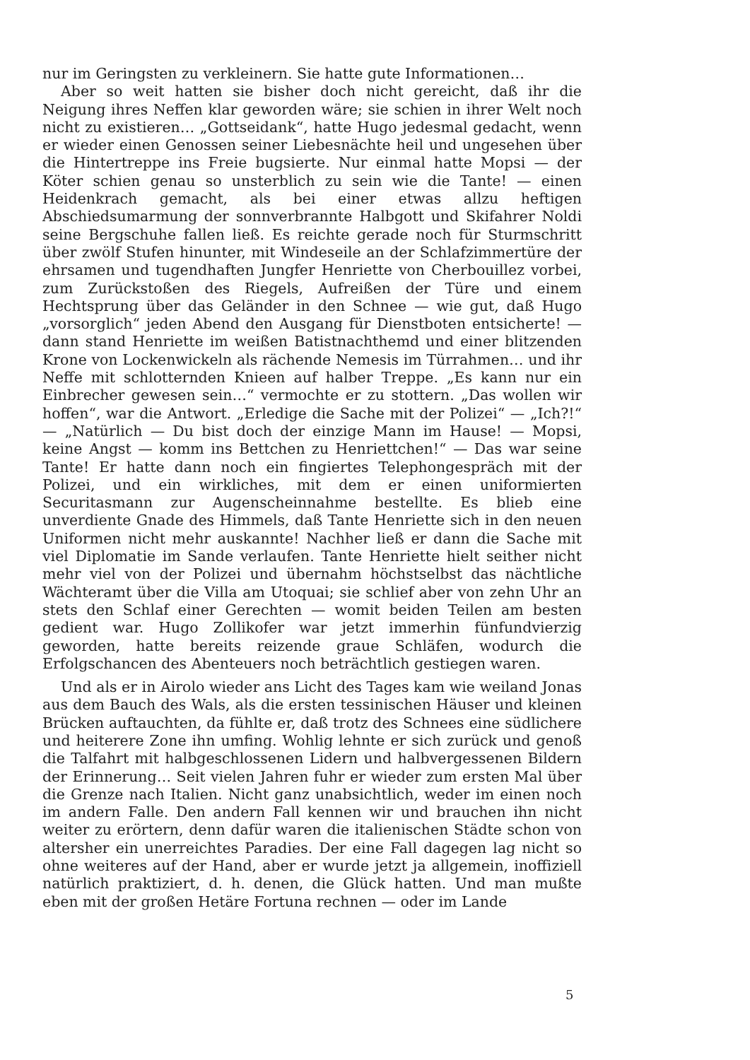nur im Geringsten zu verkleinern. Sie hatte gute Informationen…
Aber so weit hatten sie bisher doch nicht gereicht, daß ihr die Neigung ihres Neffen klar geworden wäre; sie schien in ihrer Welt noch nicht zu existieren… „Gottseidank“, hatte Hugo jedesmal gedacht, wenn er wieder einen Genossen seiner Liebesnächte heil und ungesehen über die Hintertreppe ins Freie bugsierte. Nur einmal hatte Mopsi — der Köter schien genau so unsterblich zu sein wie die Tante! — einen Heidenkrach gemacht, als bei einer etwas allzu heftigen Abschiedsumarmung der sonnverbrannte Halbgott und Skifahrer Noldi seine Bergschuhe fallen ließ. Es reichte gerade noch für Sturmschritt über zwölf Stufen hinunter, mit Windeseile an der Schlafzimmertüre der ehrsamen und tugendhaften Jungfer Henriette von Cherbouillez vorbei, zum Zurückstoßen des Riegels, Aufreißen der Türe und einem Hechtsprung über das Geländer in den Schnee — wie gut, daß Hugo „vorsorglich“ jeden Abend den Ausgang für Dienstboten entsicherte! — dann stand Henriette im weißen Batistnachthemd und einer blitzenden Krone von Lockenwickeln als rächende Nemesis im Türrahmen… und ihr Neffe mit schlotternden Knieen auf halber Treppe. „Es kann nur ein Einbrecher gewesen sein…“ vermochte er zu stottern. „Das wollen wir hoffen“, war die Antwort. „Erledige die Sache mit der Polizei“ — „Ich?!“ — „Natürlich — Du bist doch der einzige Mann im Hause! — Mopsi, keine Angst — komm ins Bettchen zu Henriettchen!“ — Das war seine Tante! Er hatte dann noch ein fingiertes Telephongespräch mit der Polizei, und ein wirkliches, mit dem er einen uniformierten Securitasmann zur Augenscheinnahme bestellte. Es blieb eine unverdiente Gnade des Himmels, daß Tante Henriette sich in den neuen Uniformen nicht mehr auskannte! Nachher ließ er dann die Sache mit viel Diplomatie im Sande verlaufen. Tante Henriette hielt seither nicht mehr viel von der Polizei und übernahm höchstselbst das nächtliche Wächteramt über die Villa am Utoquai; sie schlief aber von zehn Uhr an stets den Schlaf einer Gerechten — womit beiden Teilen am besten gedient war. Hugo Zollikofer war jetzt immerhin fünfundvierzig geworden, hatte bereits reizende graue Schläfen, wodurch die Erfolgschancen des Abenteuers noch beträchtlich gestiegen waren.
Und als er in Airolo wieder ans Licht des Tages kam wie weiland Jonas aus dem Bauch des Wals, als die ersten tessinischen Häuser und kleinen Brücken auftauchten, da fühlte er, daß trotz des Schnees eine südlichere und heiterere Zone ihn umfing. Wohlig lehnte er sich zurück und genoß die Talfahrt mit halbgeschlossenen Lidern und halbvergessenen Bildern der Erinnerung… Seit vielen Jahren fuhr er wieder zum ersten Mal über die Grenze nach Italien. Nicht ganz unabsichtlich, weder im einen noch im andern Falle. Den andern Fall kennen wir und brauchen ihn nicht weiter zu erörtern, denn dafür waren die italienischen Städte schon von altersher ein unerreichtes Paradies. Der eine Fall dagegen lag nicht so ohne weiteres auf der Hand, aber er wurde jetzt ja allgemein, inoffiziell natürlich praktiziert, d. h. denen, die Glück hatten. Und man mußte eben mit der großen Hetäre Fortuna rechnen — oder im Lande
5